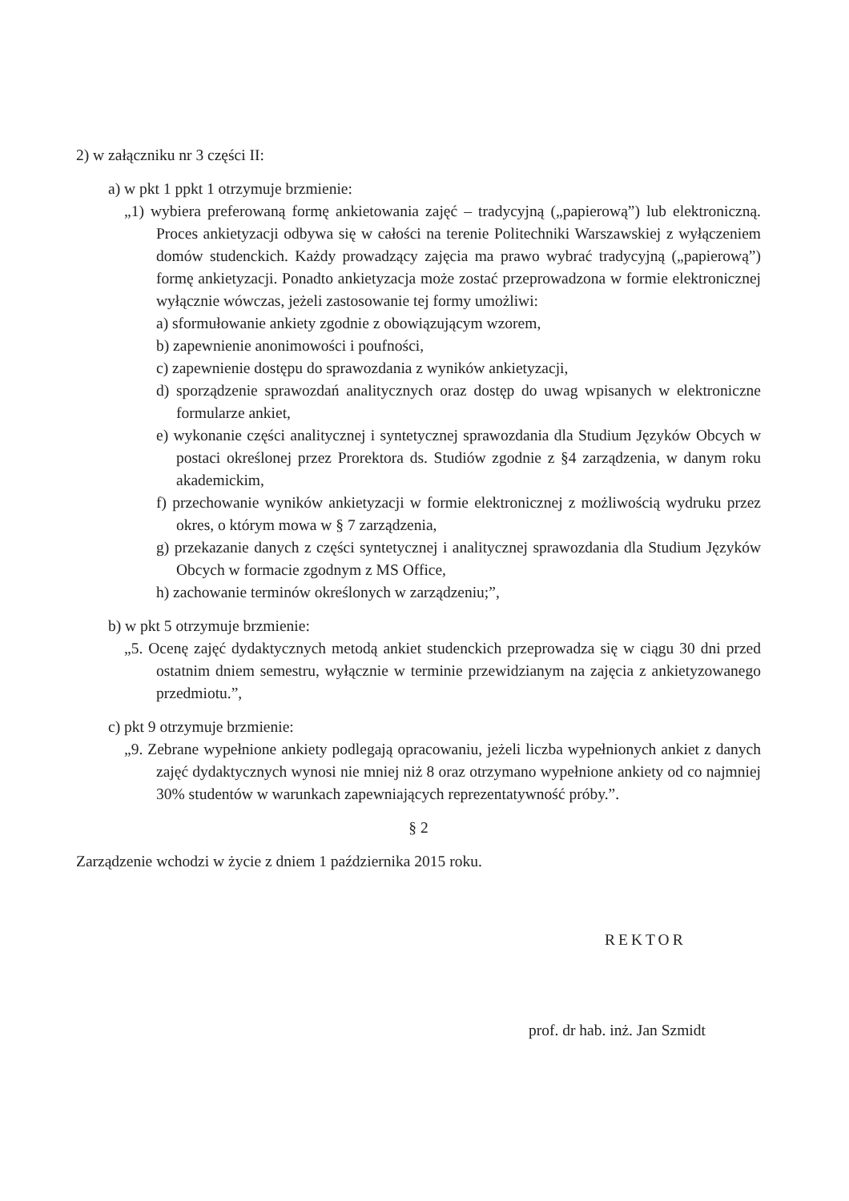2) w załączniku nr 3 części II:
a) w pkt 1 ppkt 1 otrzymuje brzmienie:
„1) wybiera preferowaną formę ankietowania zajęć – tradycyjną („papierową”) lub elektroniczną. Proces ankietyzacji odbywa się w całości na terenie Politechniki Warszawskiej z wyłączeniem domów studenckich. Każdy prowadzący zajęcia ma prawo wybrać tradycyjną („papierową”) formę ankietyzacji. Ponadto ankietyzacja może zostać przeprowadzona w formie elektronicznej wyłącznie wówczas, jeżeli zastosowanie tej formy umożliwi:
a) sformułowanie ankiety zgodnie z obowiązującym wzorem,
b) zapewnienie anonimowości i poufności,
c) zapewnienie dostępu do sprawozdania z wyników ankietyzacji,
d) sporządzenie sprawozdań analitycznych oraz dostęp do uwag wpisanych w elektroniczne formularze ankiet,
e) wykonanie części analitycznej i syntetycznej sprawozdania dla Studium Języków Obcych w postaci określonej przez Prorektora ds. Studiów zgodnie z §4 zarządzenia, w danym roku akademickim,
f) przechowanie wyników ankietyzacji w formie elektronicznej z możliwością wydruku przez okres, o którym mowa w § 7 zarządzenia,
g) przekazanie danych z części syntetycznej i analitycznej sprawozdania dla Studium Języków Obcych w formacie zgodnym z MS Office,
h) zachowanie terminów określonych w zarządzeniu;”,
b) w pkt 5 otrzymuje brzmienie:
„5. Ocenę zajęć dydaktycznych metodą ankiet studenckich przeprowadza się w ciągu 30 dni przed ostatnim dniem semestru, wyłącznie w terminie przewidzianym na zajęcia z ankietyzowanego przedmiotu.”,
c) pkt 9 otrzymuje brzmienie:
„9. Zebrane wypełnione ankiety podlegają opracowaniu, jeżeli liczba wypełnionych ankiet z danych zajęć dydaktycznych wynosi nie mniej niż 8 oraz otrzymano wypełnione ankiety od co najmniej 30% studentów w warunkach zapewniających reprezentatywność próby.”.
§ 2
Zarządzenie wchodzi w życie z dniem 1 października 2015 roku.
REKTOR
prof. dr hab. inż. Jan Szmidt